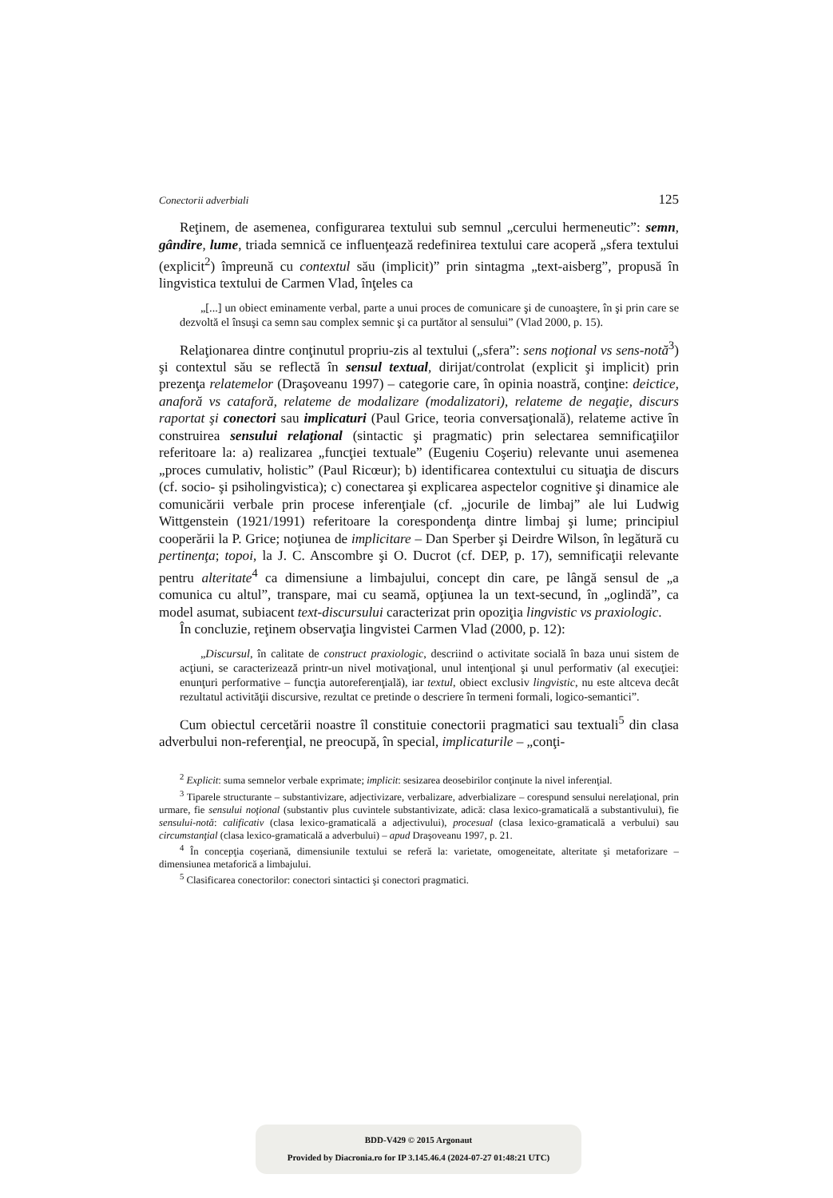Conectorii adverbiali 125
Reţinem, de asemenea, configurarea textului sub semnul „cercului hermeneutic”: semn, gândire, lume, triada semnică ce influenţează redefinirea textului care acoperă „sfera textului (explicit<sup>2</sup>) împreună cu contextul său (implicit)” prin sintagma „text-aisberg”, propusă în lingvistica textului de Carmen Vlad, înţeles ca
„[...] un obiect eminamente verbal, parte a unui proces de comunicare şi de cunoaştere, în şi prin care se dezvoltă el însuşi ca semn sau complex semnic şi ca purtător al sensului” (Vlad 2000, p. 15).
Relaţionarea dintre conţinutul propriu-zis al textului („sfera”: sens noţional vs sens-notă<sup>3</sup>) şi contextul său se reflectă în sensul textual, dirijat/controlat (explicit şi implicit) prin prezenţa relatemelor (Draşoveanu 1997) – categorie care, în opinia noastră, conţine: deictice, anaforă vs cataforă, relateme de modalizare (modalizatori), relateme de negaţie, discurs raportat şi conectori sau implicaturi (Paul Grice, teoria conversaţională), relateme active în construirea sensului relaţional (sintactic şi pragmatic) prin selectarea semnificaţiilor referitoare la: a) realizarea „funcţiei textuale” (Eugeniu Coşeriu) relevante unui asemenea „proces cumulativ, holistic” (Paul Ricœur); b) identificarea contextului cu situaţia de discurs (cf. socio- şi psiholingvistica); c) conectarea şi explicarea aspectelor cognitive şi dinamice ale comunicării verbale prin procese inferenţiale (cf. „jocurile de limbaj” ale lui Ludwig Wittgenstein (1921/1991) referitoare la corespondenţa dintre limbaj şi lume; principiul cooperării la P. Grice; noţiunea de implicitare – Dan Sperber şi Deirdre Wilson, în legătură cu pertinenţa; topoi, la J. C. Anscombre şi O. Ducrot (cf. DEP, p. 17), semnificaţii relevante pentru alteritate<sup>4</sup> ca dimensiune a limbajului, concept din care, pe lângă sensul de „a comunica cu altul”, transpare, mai cu seamă, opţiunea la un text-secund, în „oglindă”, ca model asumat, subiacent text-discursului caracterizat prin opoziţia lingvistic vs praxiologic.
În concluzie, reţinem observaţia lingvistei Carmen Vlad (2000, p. 12):
„Discursul, în calitate de construct praxiologic, descriind o activitate socială în baza unui sistem de acţiuni, se caracterizează printr-un nivel motivaţional, unul intenţional şi unul performativ (al execuţiei: enunţuri performative – funcţia autoreferenţială), iar textul, obiect exclusiv lingvistic, nu este altceva decât rezultatul activităţii discursive, rezultat ce pretinde o descriere în termeni formali, logico-semantici”.
Cum obiectul cercetării noastre îl constituie conectorii pragmatici sau textuali<sup>5</sup> din clasa adverbului non-referenţial, ne preocupă, în special, implicaturile – „conţi-
<sup>2</sup> Explicit: suma semnelor verbale exprimate; implicit: sesizarea deosebirilor conţinute la nivel inferenţial.
<sup>3</sup> Tiparele structurante – substantivizare, adjectivizare, verbalizare, adverbializare – corespund sensului nerelaţional, prin urmare, fie sensului noţional (substantiv plus cuvintele substantivizate, adică: clasa lexico-gramaticală a substantivului), fie sensului-notă: calificativ (clasa lexico-gramaticală a adjectivului), procesual (clasa lexico-gramaticală a verbului) sau circumstanţial (clasa lexico-gramaticală a adverbului) – apud Draşoveanu 1997, p. 21.
<sup>4</sup> În concepţia coşeriană, dimensiunile textului se referă la: varietate, omogeneitate, alteritate şi metaforizare – dimensiunea metaforică a limbajului.
<sup>5</sup> Clasificarea conectorilor: conectori sintactici şi conectori pragmatici.
BDD-V429 © 2015 Argonaut
Provided by Diacronia.ro for IP 3.145.46.4 (2024-07-27 01:48:21 UTC)